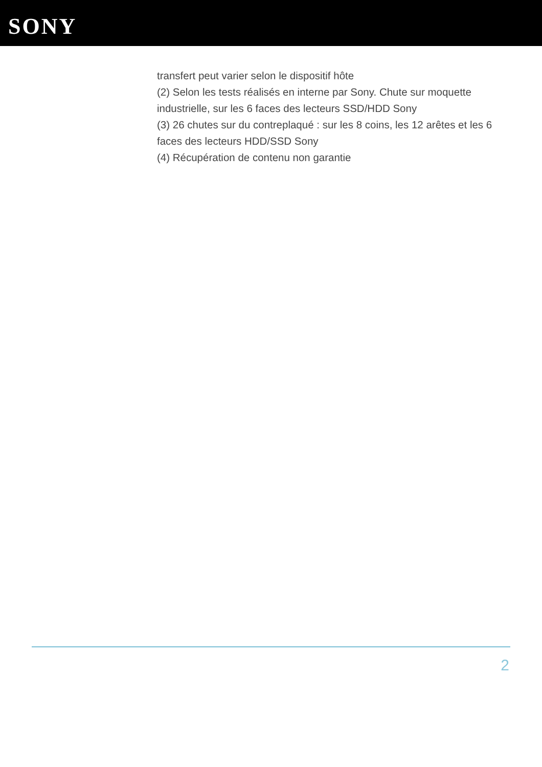SONY
transfert peut varier selon le dispositif hôte
(2) Selon les tests réalisés en interne par Sony. Chute sur moquette industrielle, sur les 6 faces des lecteurs SSD/HDD Sony
(3) 26 chutes sur du contreplaqué : sur les 8 coins, les 12 arêtes et les 6 faces des lecteurs HDD/SSD Sony
(4) Récupération de contenu non garantie
2